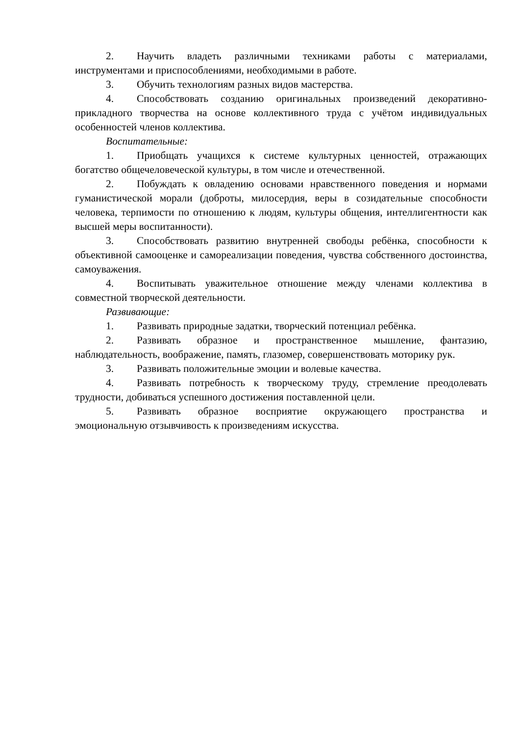2. Научить владеть различными техниками работы с материалами, инструментами и приспособлениями, необходимыми в работе.
3. Обучить технологиям разных видов мастерства.
4. Способствовать созданию оригинальных произведений декоративно-прикладного творчества на основе коллективного труда с учётом индивидуальных особенностей членов коллектива.
Воспитательные:
1. Приобщать учащихся к системе культурных ценностей, отражающих богатство общечеловеческой культуры, в том числе и отечественной.
2. Побуждать к овладению основами нравственного поведения и нормами гуманистической морали (доброты, милосердия, веры в созидательные способности человека, терпимости по отношению к людям, культуры общения, интеллигентности как высшей меры воспитанности).
3. Способствовать развитию внутренней свободы ребёнка, способности к объективной самооценке и самореализации поведения, чувства собственного достоинства, самоуважения.
4. Воспитывать уважительное отношение между членами коллектива в совместной творческой деятельности.
Развивающие:
1. Развивать природные задатки, творческий потенциал ребёнка.
2. Развивать образное и пространственное мышление, фантазию, наблюдательность, воображение, память, глазомер, совершенствовать моторику рук.
3. Развивать положительные эмоции и волевые качества.
4. Развивать потребность к творческому труду, стремление преодолевать трудности, добиваться успешного достижения поставленной цели.
5. Развивать образное восприятие окружающего пространства и эмоциональную отзывчивость к произведениям искусства.